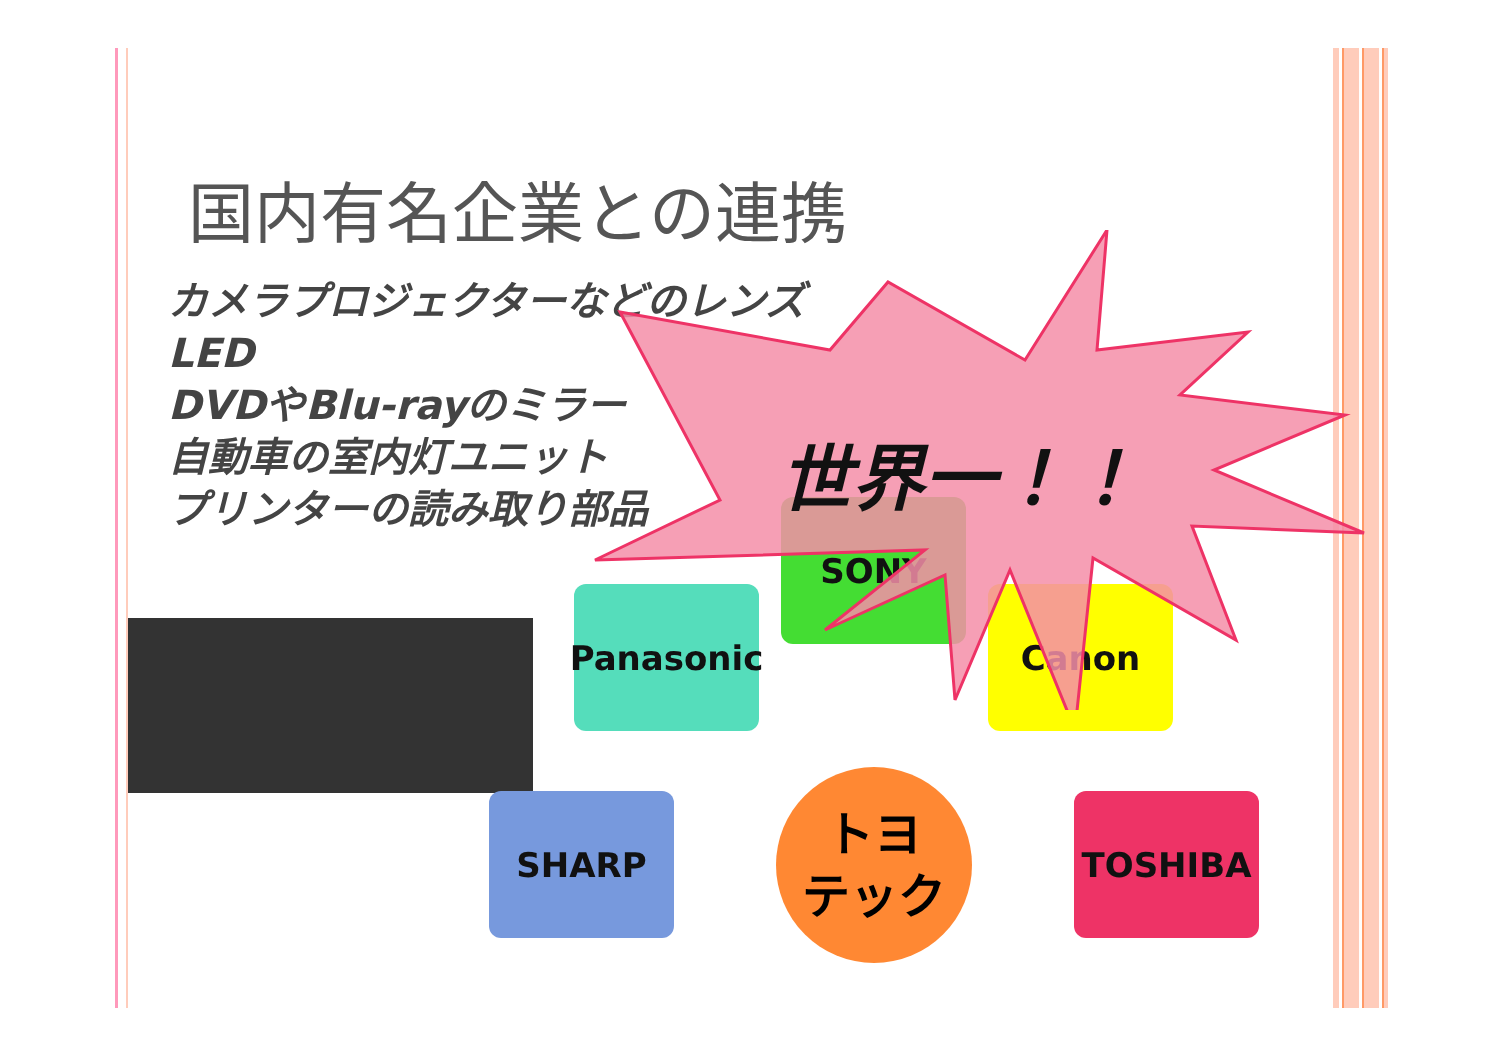国内有名企業との連携
カメラプロジェクターなどのレンズ
LED
DVDやBlu-rayのミラー
自動車の室内灯ユニット
プリンターの読み取り部品
SONY
Panasonic Canon
SHARP TOSHIBA
トヨ
テック
世界一！！